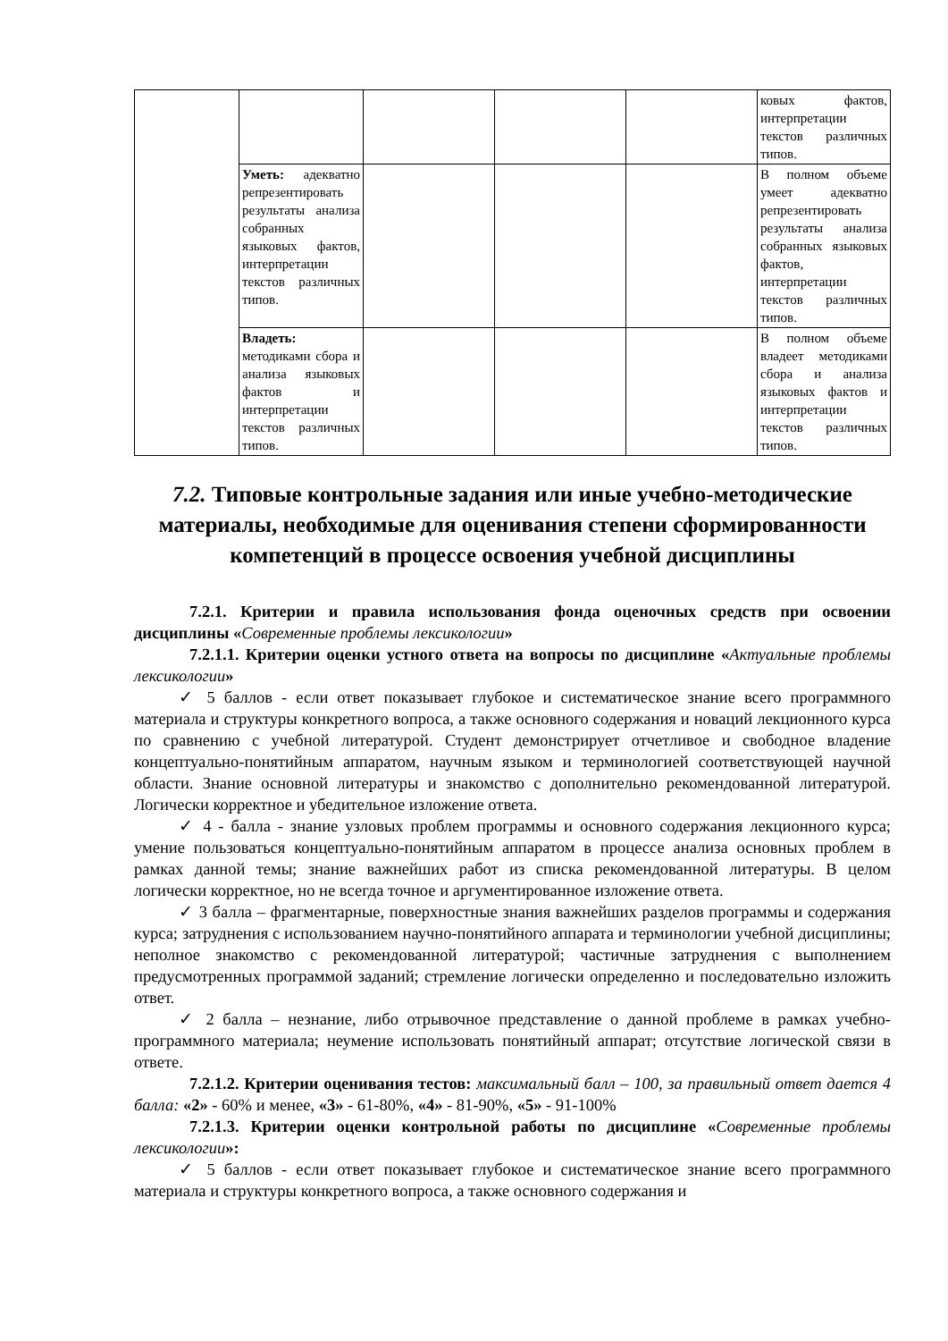| | | | | | ковых фактов, интерпретации текстов различных типов. |
| | Уметь: адекватно репрезентировать результаты анализа собранных языковых фактов, интерпретации текстов различных типов. | | | | В полном объеме умеет адекватно репрезентировать результаты анализа собранных языковых фактов, интерпретации текстов различных типов. |
| | Владеть: методиками сбора и анализа языковых фактов и интерпретации текстов различных типов. | | | | В полном объеме владеет методиками сбора и анализа языковых фактов и интерпретации текстов различных типов. |
7.2. Типовые контрольные задания или иные учебно-методические материалы, необходимые для оценивания степени сформированности компетенций в процессе освоения учебной дисциплины
7.2.1. Критерии и правила использования фонда оценочных средств при освоении дисциплины «Современные проблемы лексикологии»
7.2.1.1. Критерии оценки устного ответа на вопросы по дисциплине «Актуальные проблемы лексикологии»
✓ 5 баллов - если ответ показывает глубокое и систематическое знание всего программного материала и структуры конкретного вопроса, а также основного содержания и новаций лекционного курса по сравнению с учебной литературой. Студент демонстрирует отчетливое и свободное владение концептуально-понятийным аппаратом, научным языком и терминологией соответствующей научной области. Знание основной литературы и знакомство с дополнительно рекомендованной литературой. Логически корректное и убедительное изложение ответа.
✓ 4 - балла - знание узловых проблем программы и основного содержания лекционного курса; умение пользоваться концептуально-понятийным аппаратом в процессе анализа основных проблем в рамках данной темы; знание важнейших работ из списка рекомендованной литературы. В целом логически корректное, но не всегда точное и аргументированное изложение ответа.
✓ 3 балла – фрагментарные, поверхностные знания важнейших разделов программы и содержания курса; затруднения с использованием научно-понятийного аппарата и терминологии учебной дисциплины; неполное знакомство с рекомендованной литературой; частичные затруднения с выполнением предусмотренных программой заданий; стремление логически определенно и последовательно изложить ответ.
✓ 2 балла – незнание, либо отрывочное представление о данной проблеме в рамках учебно-программного материала; неумение использовать понятийный аппарат; отсутствие логической связи в ответе.
7.2.1.2. Критерии оценивания тестов: максимальный балл – 100, за правильный ответ дается 4 балла: «2» - 60% и менее, «3» - 61-80%, «4» - 81-90%, «5» - 91-100%
7.2.1.3. Критерии оценки контрольной работы по дисциплине «Современные проблемы лексикологии»:
✓ 5 баллов - если ответ показывает глубокое и систематическое знание всего программного материала и структуры конкретного вопроса, а также основного содержания и